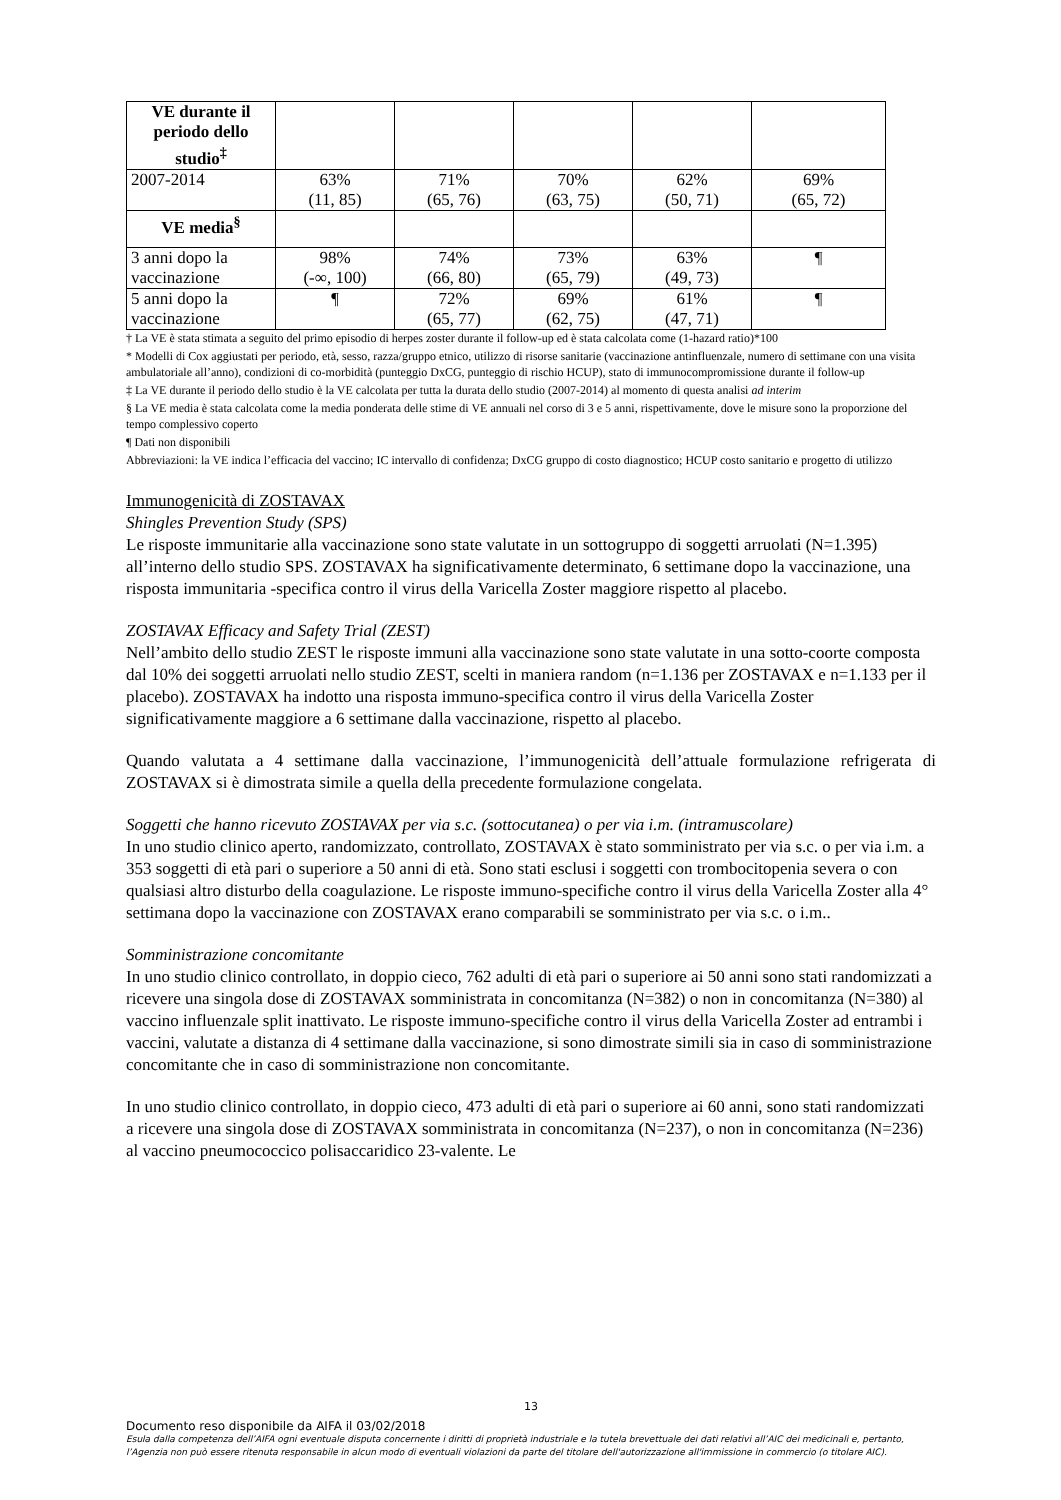| VE durante il periodo dello studio<sup>‡</sup> | | | | | |
| 2007-2014 | 63% (11, 85) | 71% (65, 76) | 70% (63, 75) | 62% (50, 71) | 69% (65, 72) |
| VE media<sup>§</sup> | | | | | |
| 3 anni dopo la vaccinazione | 98% (-∞, 100) | 74% (66, 80) | 73% (65, 79) | 63% (49, 73) | ¶ |
| 5 anni dopo la vaccinazione | ¶ | 72% (65, 77) | 69% (62, 75) | 61% (47, 71) | ¶ |
† La VE è stata stimata a seguito del primo episodio di herpes zoster durante il follow-up ed è stata calcolata come (1-hazard ratio)*100
* Modelli di Cox aggiustati per periodo, età, sesso, razza/gruppo etnico, utilizzo di risorse sanitarie (vaccinazione antinfluenzale, numero di settimane con una visita ambulatoriale all’anno), condizioni di co-morbidità (punteggio DxCG, punteggio di rischio HCUP), stato di immunocompromissione durante il follow-up
‡ La VE durante il periodo dello studio è la VE calcolata per tutta la durata dello studio (2007-2014) al momento di questa analisi ad interim
§ La VE media è stata calcolata come la media ponderata delle stime di VE annuali nel corso di 3 e 5 anni, rispettivamente, dove le misure sono la proporzione del tempo complessivo coperto
¶ Dati non disponibili
Abbreviazioni: la VE indica l’efficacia del vaccino; IC intervallo di confidenza; DxCG gruppo di costo diagnostico; HCUP costo sanitario e progetto di utilizzo
Immunogenicità di ZOSTAVAX
Shingles Prevention Study (SPS)
Le risposte immunitarie alla vaccinazione sono state valutate in un sottogruppo di soggetti arruolati (N=1.395) all’interno dello studio SPS. ZOSTAVAX ha significativamente determinato, 6 settimane dopo la vaccinazione, una risposta immunitaria -specifica contro il virus della Varicella Zoster maggiore rispetto al placebo.
ZOSTAVAX Efficacy and Safety Trial (ZEST)
Nell’ambito dello studio ZEST le risposte immuni alla vaccinazione sono state valutate in una sotto-coorte composta dal 10% dei soggetti arruolati nello studio ZEST, scelti in maniera random (n=1.136 per ZOSTAVAX e n=1.133 per il placebo). ZOSTAVAX ha indotto una risposta immuno-specifica contro il virus della Varicella Zoster significativamente maggiore a 6 settimane dalla vaccinazione, rispetto al placebo.
Quando valutata a 4 settimane dalla vaccinazione, l’immunogenicità dell’attuale formulazione refrigerata di ZOSTAVAX si è dimostrata simile a quella della precedente formulazione congelata.
Soggetti che hanno ricevuto ZOSTAVAX per via s.c. (sottocutanea) o per via i.m. (intramuscolare)
In uno studio clinico aperto, randomizzato, controllato, ZOSTAVAX è stato somministrato per via s.c. o per via i.m. a 353 soggetti di età pari o superiore a 50 anni di età. Sono stati esclusi i soggetti con trombocitopenia severa o con qualsiasi altro disturbo della coagulazione. Le risposte immuno-specifiche contro il virus della Varicella Zoster alla 4° settimana dopo la vaccinazione con ZOSTAVAX erano comparabili se somministrato per via s.c. o i.m..
Somministrazione concomitante
In uno studio clinico controllato, in doppio cieco, 762 adulti di età pari o superiore ai 50 anni sono stati randomizzati a ricevere una singola dose di ZOSTAVAX somministrata in concomitanza (N=382) o non in concomitanza (N=380) al vaccino influenzale split inattivato. Le risposte immuno-specifiche contro il virus della Varicella Zoster ad entrambi i vaccini, valutate a distanza di 4 settimane dalla vaccinazione, si sono dimostrate simili sia in caso di somministrazione concomitante che in caso di somministrazione non concomitante.
In uno studio clinico controllato, in doppio cieco, 473 adulti di età pari o superiore ai 60 anni, sono stati randomizzati a ricevere una singola dose di ZOSTAVAX somministrata in concomitanza (N=237), o non in concomitanza (N=236) al vaccino pneumococcico polisaccaridico 23-valente. Le
13
Documento reso disponibile da AIFA il 03/02/2018
Esula dalla competenza dell’AIFA ogni eventuale disputa concernente i diritti di proprietà industriale e la tutela brevettuale dei dati relativi all’AIC dei medicinali e, pertanto, l’Agenzia non può essere ritenuta responsabile in alcun modo di eventuali violazioni da parte del titolare dell'autorizzazione all'immissione in commercio (o titolare AIC).